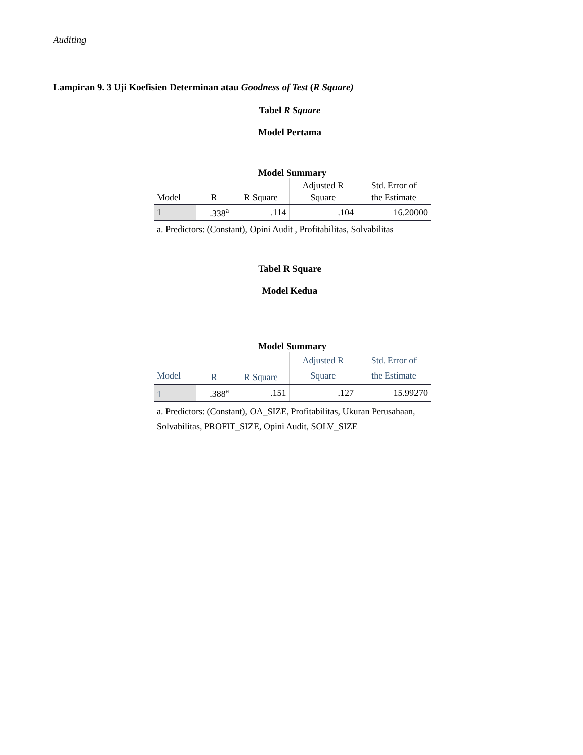Auditing
Lampiran 9. 3 Uji Koefisien Determinan atau Goodness of Test (R Square)
Tabel R Square
Model Pertama
Model Summary
| Model | R | R Square | Adjusted R Square | Std. Error of the Estimate |
| --- | --- | --- | --- | --- |
| 1 | .338<sup>a</sup> | .114 | .104 | 16.20000 |
a. Predictors: (Constant), Opini Audit , Profitabilitas, Solvabilitas
Tabel R Square
Model Kedua
Model Summary
| Model | R | R Square | Adjusted R Square | Std. Error of the Estimate |
| --- | --- | --- | --- | --- |
| 1 | .388<sup>a</sup> | .151 | .127 | 15.99270 |
a. Predictors: (Constant), OA_SIZE, Profitabilitas, Ukuran Perusahaan, Solvabilitas, PROFIT_SIZE, Opini Audit, SOLV_SIZE